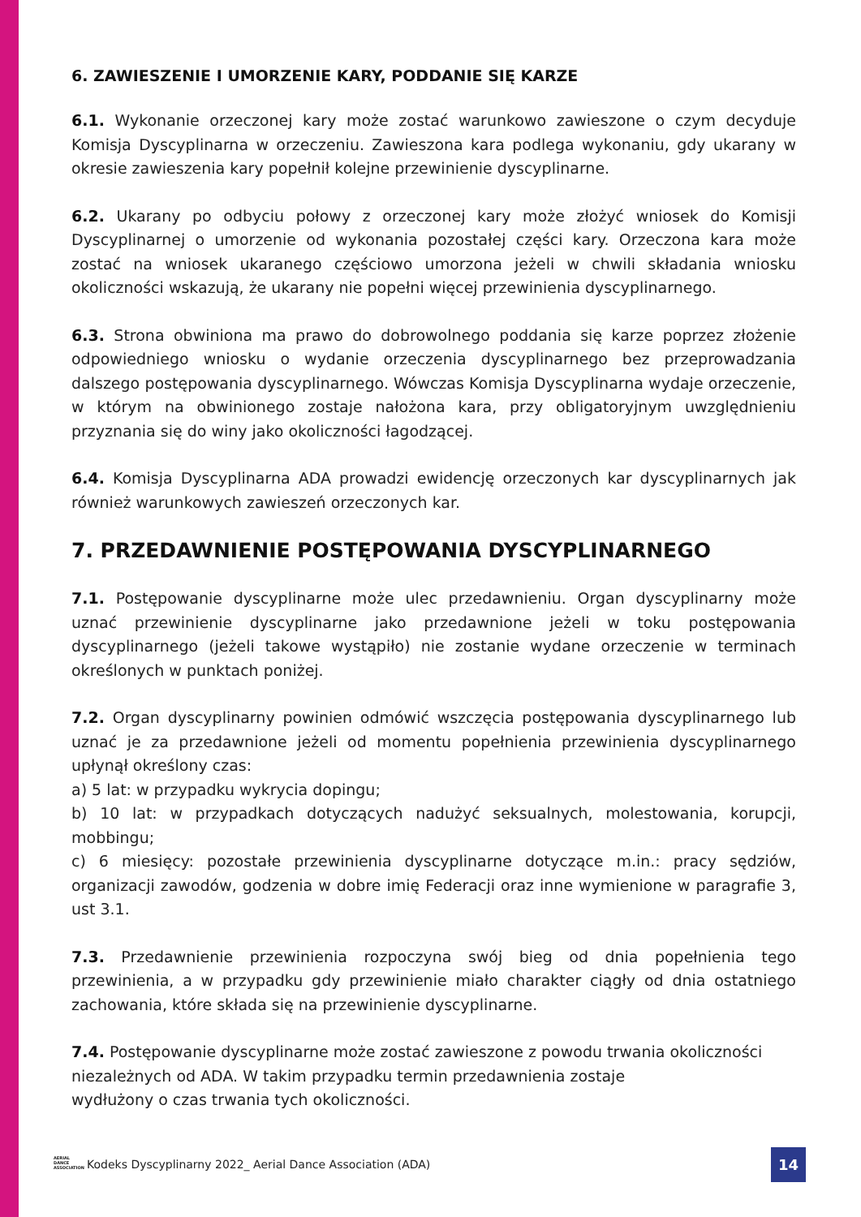6. ZAWIESZENIE I UMORZENIE KARY, PODDANIE SIĘ KARZE
6.1. Wykonanie orzeczonej kary może zostać warunkowo zawieszone o czym decyduje Komisja Dyscyplinarna w orzeczeniu. Zawieszona kara podlega wykonaniu, gdy ukarany w okresie zawieszenia kary popełnił kolejne przewinienie dyscyplinarne.
6.2. Ukarany po odbyciu połowy z orzeczonej kary może złożyć wniosek do Komisji Dyscyplinarnej o umorzenie od wykonania pozostałej części kary. Orzeczona kara może zostać na wniosek ukaranego częściowo umorzona jeżeli w chwili składania wniosku okoliczności wskazują, że ukarany nie popełni więcej przewinienia dyscyplinarnego.
6.3. Strona obwiniona ma prawo do dobrowolnego poddania się karze poprzez złożenie odpowiedniego wniosku o wydanie orzeczenia dyscyplinarnego bez przeprowadzania dalszego postępowania dyscyplinarnego. Wówczas Komisja Dyscyplinarna wydaje orzeczenie, w którym na obwinionego zostaje nałożona kara, przy obligatoryjnym uwzględnieniu przyznania się do winy jako okoliczności łagodzącej.
6.4. Komisja Dyscyplinarna ADA prowadzi ewidencję orzeczonych kar dyscyplinarnych jak również warunkowych zawieszeń orzeczonych kar.
7. PRZEDAWNIENIE POSTĘPOWANIA DYSCYPLINARNEGO
7.1. Postępowanie dyscyplinarne może ulec przedawnieniu. Organ dyscyplinarny może uznać przewinienie dyscyplinarne jako przedawnione jeżeli w toku postępowania dyscyplinarnego (jeżeli takowe wystąpiło) nie zostanie wydane orzeczenie w terminach określonych w punktach poniżej.
7.2. Organ dyscyplinarny powinien odmówić wszczęcia postępowania dyscyplinarnego lub uznać je za przedawnione jeżeli od momentu popełnienia przewinienia dyscyplinarnego upłynął określony czas:
a) 5 lat: w przypadku wykrycia dopingu;
b) 10 lat: w przypadkach dotyczących nadużyć seksualnych, molestowania, korupcji, mobbingu;
c) 6 miesięcy: pozostałe przewinienia dyscyplinarne dotyczące m.in.: pracy sędziów, organizacji zawodów, godzenia w dobre imię Federacji oraz inne wymienione w paragrafie 3, ust 3.1.
7.3. Przedawnienie przewinienia rozpoczyna swój bieg od dnia popełnienia tego przewinienia, a w przypadku gdy przewinienie miało charakter ciągły od dnia ostatniego zachowania, które składa się na przewinienie dyscyplinarne.
7.4. Postępowanie dyscyplinarne może zostać zawieszone z powodu trwania okoliczności niezależnych od ADA. W takim przypadku termin przedawnienia zostaje
wydłużony o czas trwania tych okoliczności.
AERIAL
DANCE
ASSOCIATION
Kodeks Dyscyplinarny 2022_ Aerial Dance Association (ADA)
14